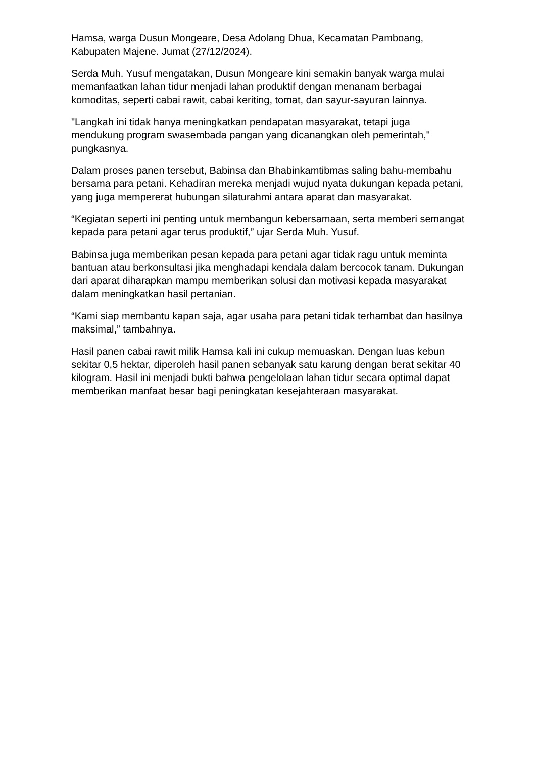Hamsa, warga Dusun Mongeare, Desa Adolang Dhua, Kecamatan Pamboang, Kabupaten Majene. Jumat (27/12/2024).
Serda Muh. Yusuf mengatakan, Dusun Mongeare kini semakin banyak warga mulai memanfaatkan lahan tidur menjadi lahan produktif dengan menanam berbagai komoditas, seperti cabai rawit, cabai keriting, tomat, dan sayur-sayuran lainnya.
"Langkah ini tidak hanya meningkatkan pendapatan masyarakat, tetapi juga mendukung program swasembada pangan yang dicanangkan oleh pemerintah," pungkasnya.
Dalam proses panen tersebut, Babinsa dan Bhabinkamtibmas saling bahu-membahu bersama para petani. Kehadiran mereka menjadi wujud nyata dukungan kepada petani, yang juga mempererat hubungan silaturahmi antara aparat dan masyarakat.
“Kegiatan seperti ini penting untuk membangun kebersamaan, serta memberi semangat kepada para petani agar terus produktif,” ujar Serda Muh. Yusuf.
Babinsa juga memberikan pesan kepada para petani agar tidak ragu untuk meminta bantuan atau berkonsultasi jika menghadapi kendala dalam bercocok tanam. Dukungan dari aparat diharapkan mampu memberikan solusi dan motivasi kepada masyarakat dalam meningkatkan hasil pertanian.
“Kami siap membantu kapan saja, agar usaha para petani tidak terhambat dan hasilnya maksimal,” tambahnya.
Hasil panen cabai rawit milik Hamsa kali ini cukup memuaskan. Dengan luas kebun sekitar 0,5 hektar, diperoleh hasil panen sebanyak satu karung dengan berat sekitar 40 kilogram. Hasil ini menjadi bukti bahwa pengelolaan lahan tidur secara optimal dapat memberikan manfaat besar bagi peningkatan kesejahteraan masyarakat.